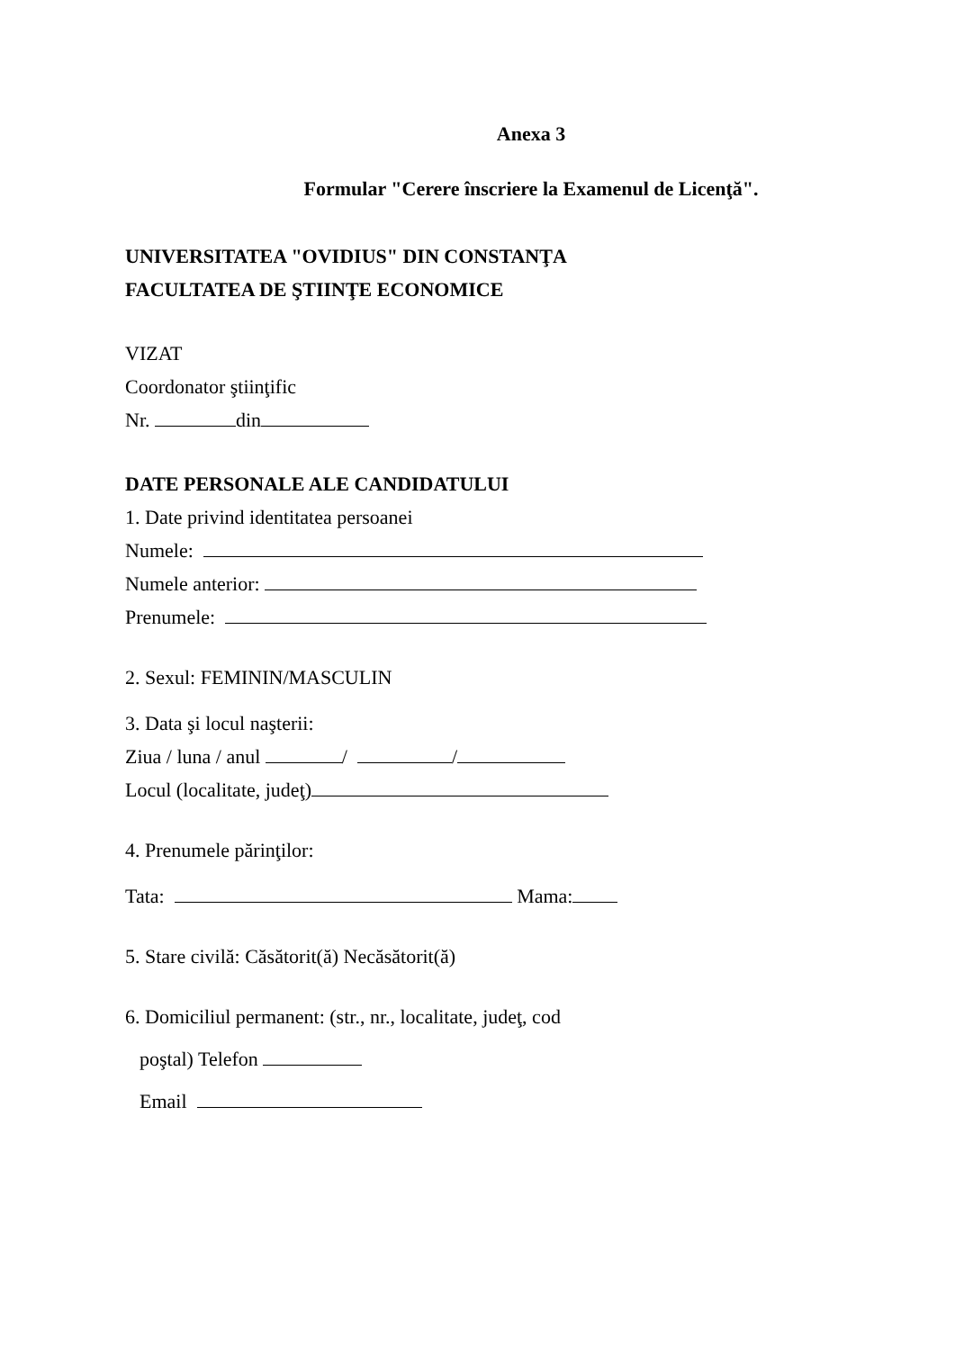Anexa 3
Formular "Cerere înscriere la Examenul de Licenţă".
UNIVERSITATEA "OVIDIUS" DIN CONSTANŢA
FACULTATEA DE ŞTIINŢE ECONOMICE
VIZAT
Coordonator ştiinţific
Nr. din
DATE PERSONALE ALE CANDIDATULUI
1. Date privind identitatea persoanei
Numele:
Numele anterior:
Prenumele:
2. Sexul: FEMININ/MASCULIN
3. Data şi locul naşterii:
Ziua / luna / anul / /
Locul (localitate, judeţ)
4. Prenumele părinţilor:
Tata: Mama:
5. Stare civilă: Căsătorit(ă) Necăsătorit(ă)
6. Domiciliul permanent: (str., nr., localitate, judeţ, cod
poştal) Telefon
Email